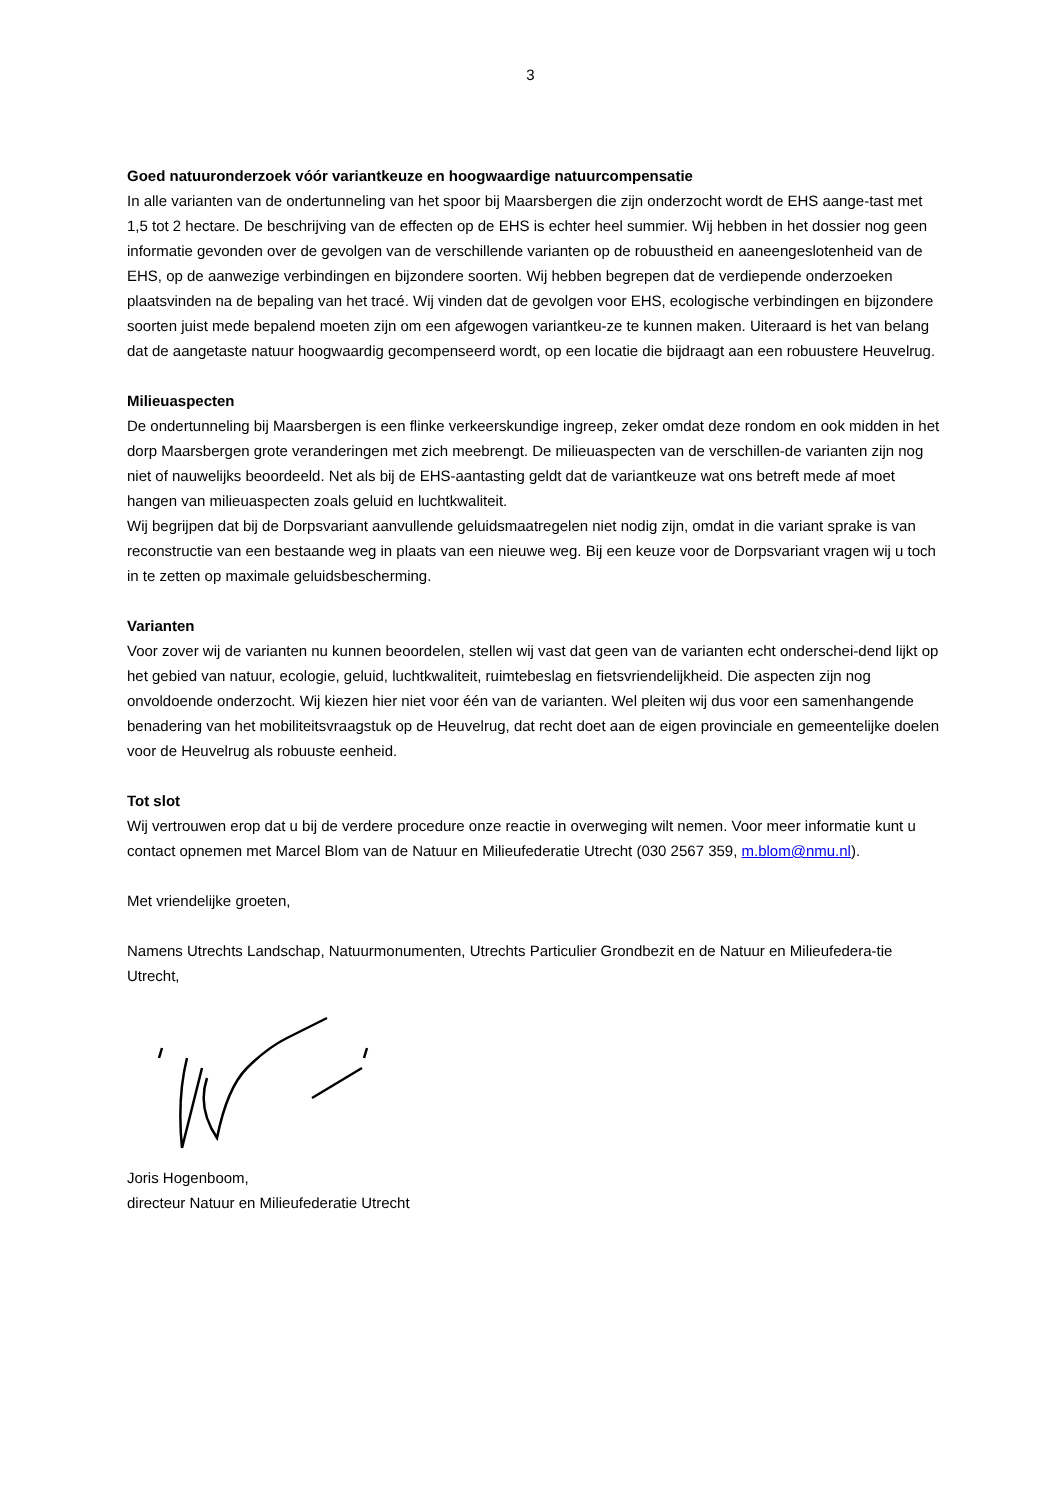3
Goed natuuronderzoek vóór variantkeuze en hoogwaardige natuurcompensatie
In alle varianten van de ondertunneling van het spoor bij Maarsbergen die zijn onderzocht wordt de EHS aange-tast met 1,5 tot 2 hectare. De beschrijving van de effecten op de EHS is echter heel summier. Wij hebben in het dossier nog geen informatie gevonden over de gevolgen van de verschillende varianten op de robuustheid en aaneengeslotenheid van de EHS, op de aanwezige verbindingen en bijzondere soorten. Wij hebben begrepen dat de verdiepende onderzoeken plaatsvinden na de bepaling van het tracé. Wij vinden dat de gevolgen voor EHS, ecologische verbindingen en bijzondere soorten juist mede bepalend moeten zijn om een afgewogen variantkeu-ze te kunnen maken. Uiteraard is het van belang dat de aangetaste natuur hoogwaardig gecompenseerd wordt, op een locatie die bijdraagt aan een robuustere Heuvelrug.
Milieuaspecten
De ondertunneling bij Maarsbergen is een flinke verkeerskundige ingreep, zeker omdat deze rondom en ook midden in het dorp Maarsbergen grote veranderingen met zich meebrengt. De milieuaspecten van de verschillen-de varianten zijn nog niet of nauwelijks beoordeeld. Net als bij de EHS-aantasting geldt dat de variantkeuze wat ons betreft mede af moet hangen van milieuaspecten zoals geluid en luchtkwaliteit.
Wij begrijpen dat bij de Dorpsvariant aanvullende geluidsmaatregelen niet nodig zijn, omdat in die variant sprake is van reconstructie van een bestaande weg in plaats van een nieuwe weg. Bij een keuze voor de Dorpsvariant vragen wij u toch in te zetten op maximale geluidsbescherming.
Varianten
Voor zover wij de varianten nu kunnen beoordelen, stellen wij vast dat geen van de varianten echt onderschei-dend lijkt op het gebied van natuur, ecologie, geluid, luchtkwaliteit, ruimtebeslag en fietsvriendelijkheid. Die aspecten zijn nog onvoldoende onderzocht. Wij kiezen hier niet voor één van de varianten. Wel pleiten wij dus voor een samenhangende benadering van het mobiliteitsvraagstuk op de Heuvelrug, dat recht doet aan de eigen provinciale en gemeentelijke doelen voor de Heuvelrug als robuuste eenheid.
Tot slot
Wij vertrouwen erop dat u bij de verdere procedure onze reactie in overweging wilt nemen. Voor meer informatie kunt u contact opnemen met Marcel Blom van de Natuur en Milieufederatie Utrecht (030 2567 359, m.blom@nmu.nl).
Met vriendelijke groeten,
Namens Utrechts Landschap, Natuurmonumenten, Utrechts Particulier Grondbezit en de Natuur en Milieufedera-tie Utrecht,
Joris Hogenboom,
directeur Natuur en Milieufederatie Utrecht